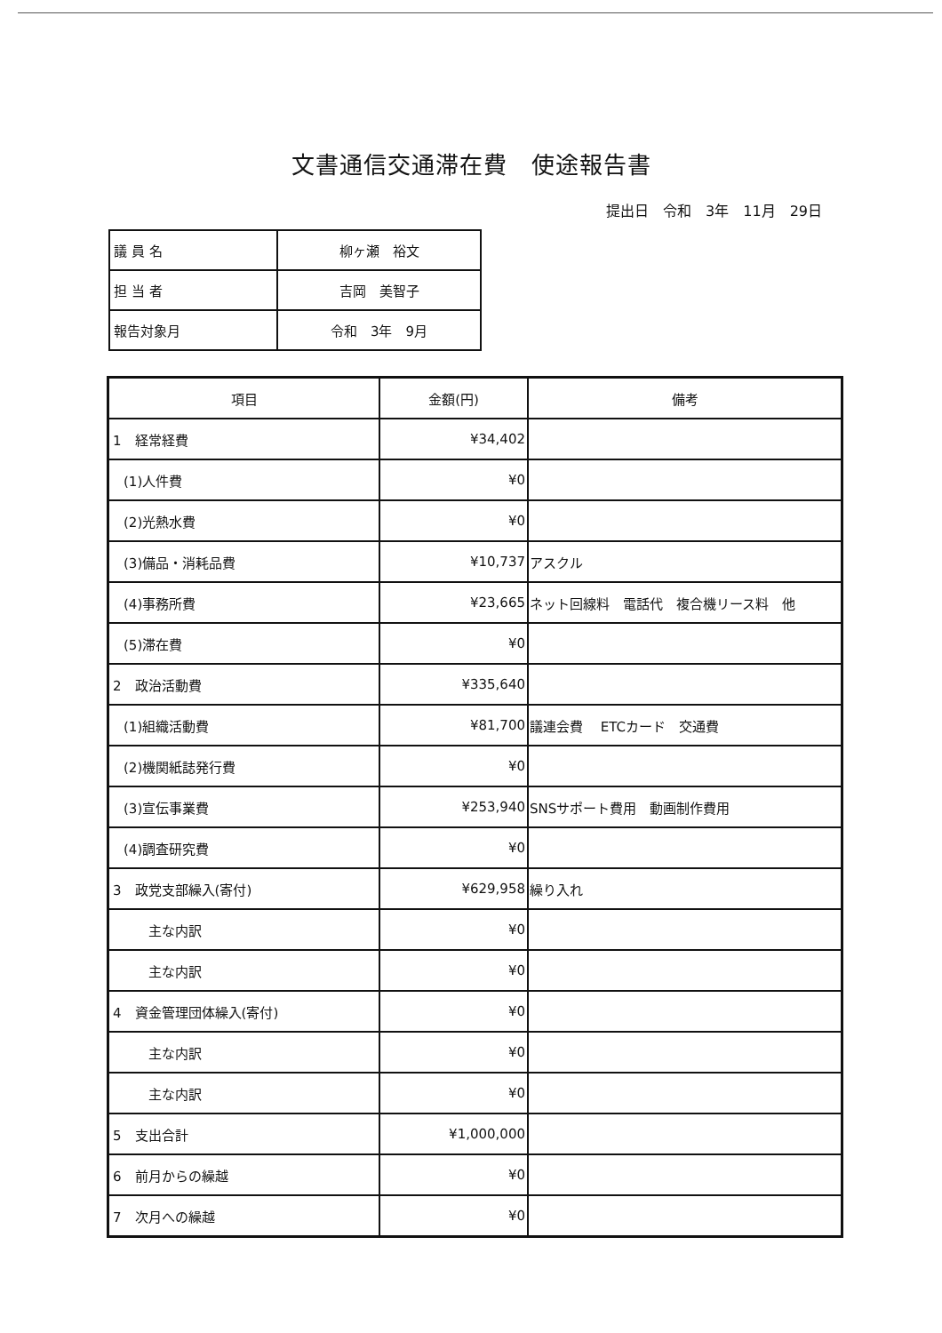文書通信交通滞在費　使途報告書
提出日　令和　3年　11月　29日
| 議 員 名 | 柳ヶ瀬 裕文 |
| 担 当 者 | 吉岡 美智子 |
| 報告対象月 | 令和 3年 9月 |
| 項目 | 金額(円) | 備考 |
| --- | --- | --- |
| 1 経常経費 | ¥34,402 | |
| (1)人件費 | ¥0 | |
| (2)光熱水費 | ¥0 | |
| (3)備品・消耗品費 | ¥10,737 | アスクル |
| (4)事務所費 | ¥23,665 | ネット回線料 電話代 複合機リース料 他 |
| (5)滞在費 | ¥0 | |
| 2 政治活動費 | ¥335,640 | |
| (1)組織活動費 | ¥81,700 | 議連会費 ETCカード 交通費 |
| (2)機関紙誌発行費 | ¥0 | |
| (3)宣伝事業費 | ¥253,940 | SNSサポート費用 動画制作費用 |
| (4)調査研究費 | ¥0 | |
| 3 政党支部繰入(寄付) | ¥629,958 | 繰り入れ |
| 主な内訳 | ¥0 | |
| 主な内訳 | ¥0 | |
| 4 資金管理団体繰入(寄付) | ¥0 | |
| 主な内訳 | ¥0 | |
| 主な内訳 | ¥0 | |
| 5 支出合計 | ¥1,000,000 | |
| 6 前月からの繰越 | ¥0 | |
| 7 次月への繰越 | ¥0 | |